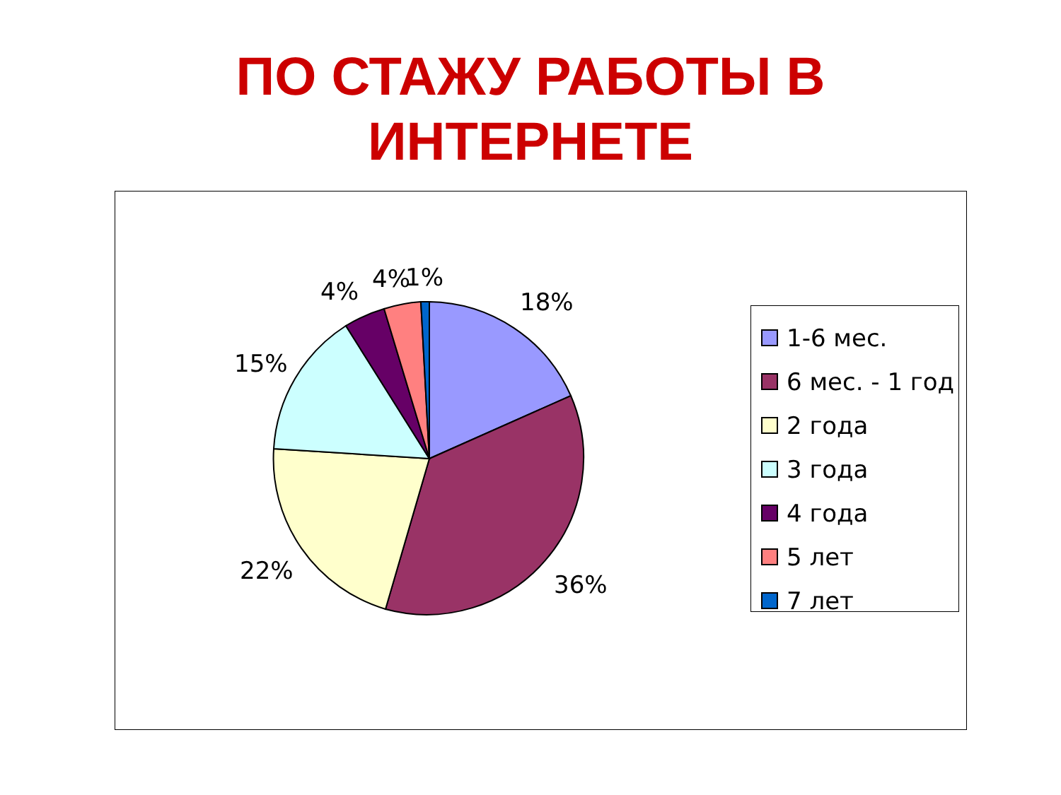ПО СТАЖУ РАБОТЫ В
ИНТЕРНЕТЕ
18%
36%
22%
15%
4%
4%
1%
1-6 мес.
6 мес. - 1 год
2 года
3 года
4 года
5 лет
7 лет